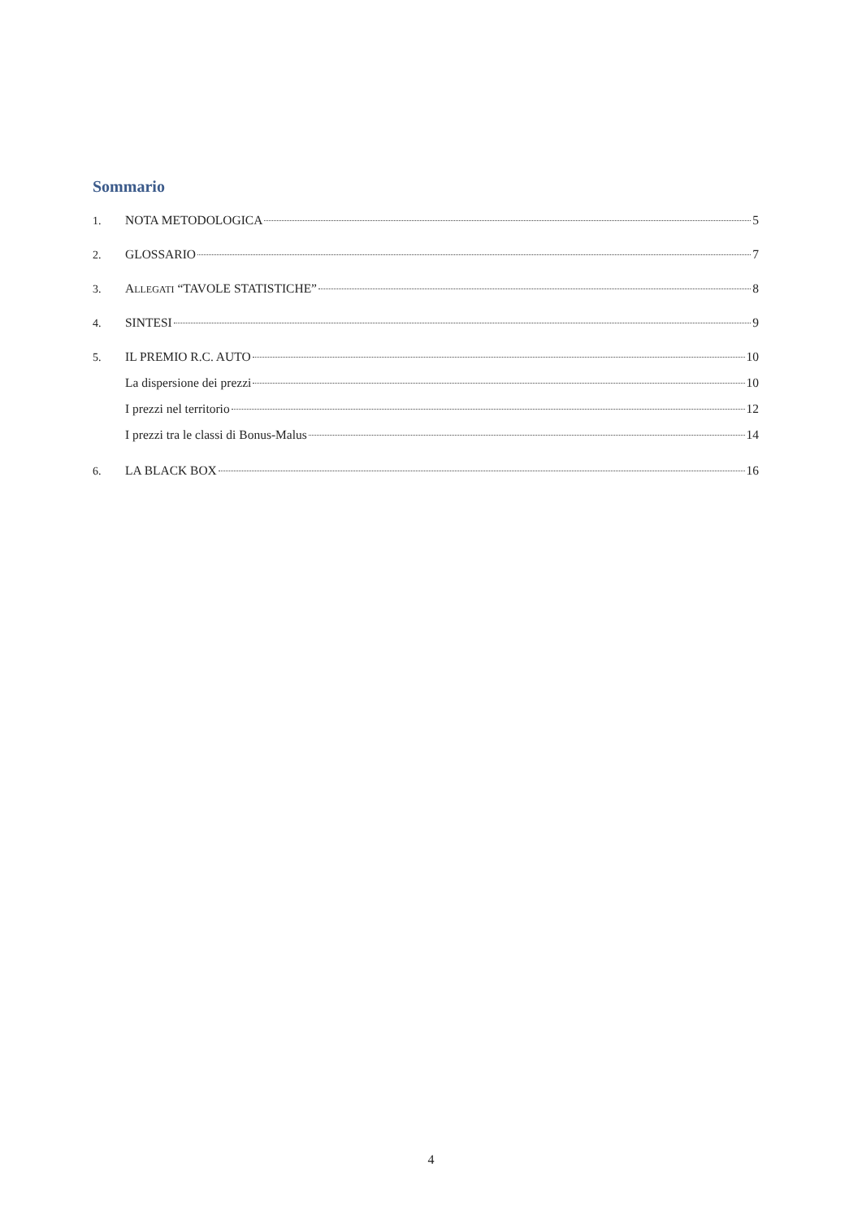Sommario
1. NOTA METODOLOGICA 5
2. GLOSSARIO 7
3. ALLEGATI “TAVOLE STATISTICHE” 8
4. SINTESI 9
5. IL PREMIO R.C. AUTO 10
La dispersione dei prezzi 10
I prezzi nel territorio 12
I prezzi tra le classi di Bonus-Malus 14
6. LA BLACK BOX 16
4